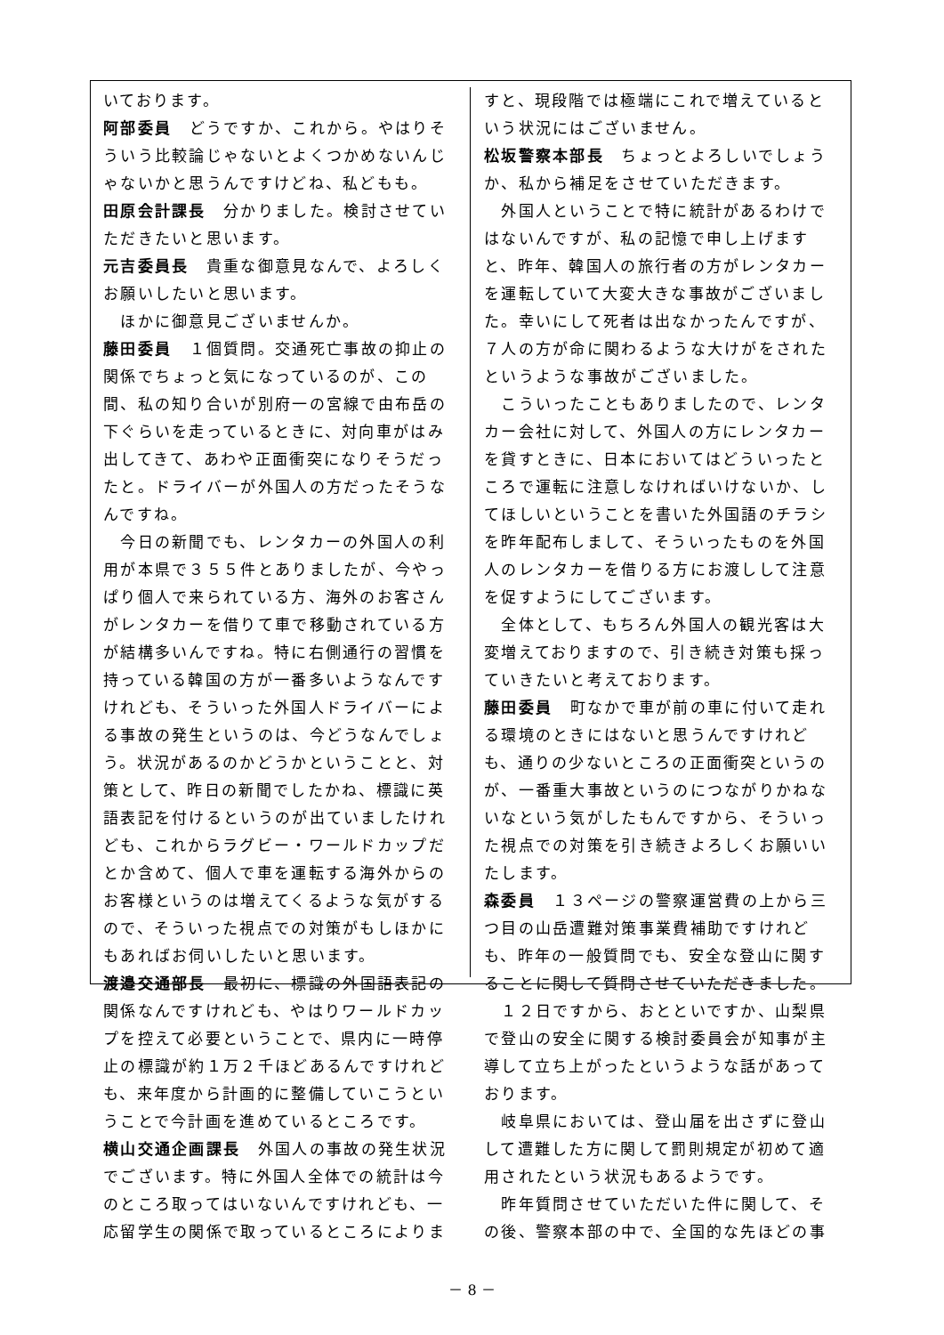いております。
阿部委員　どうですか、これから。やはりそういう比較論じゃないとよくつかめないんじゃないかと思うんですけどね、私どもも。
田原会計課長　分かりました。検討させていただきたいと思います。
元吉委員長　貴重な御意見なんで、よろしくお願いしたいと思います。
　ほかに御意見ございませんか。
藤田委員　１個質問。交通死亡事故の抑止の関係でちょっと気になっているのが、この間、私の知り合いが別府一の宮線で由布岳の下ぐらいを走っているときに、対向車がはみ出してきて、あわや正面衝突になりそうだったと。ドライバーが外国人の方だったそうなんですね。
　今日の新聞でも、レンタカーの外国人の利用が本県で３５５件とありましたが、今やっぱり個人で来られている方、海外のお客さんがレンタカーを借りて車で移動されている方が結構多いんですね。特に右側通行の習慣を持っている韓国の方が一番多いようなんですけれども、そういった外国人ドライバーによる事故の発生というのは、今どうなんでしょう。状況があるのかどうかということと、対策として、昨日の新聞でしたかね、標識に英語表記を付けるというのが出ていましたけれども、これからラグビー・ワールドカップだとか含めて、個人で車を運転する海外からのお客様というのは増えてくるような気がするので、そういった視点での対策がもしほかにもあればお伺いしたいと思います。
渡邉交通部長　最初に、標識の外国語表記の関係なんですけれども、やはりワールドカップを控えて必要ということで、県内に一時停止の標識が約１万２千ほどあるんですけれども、来年度から計画的に整備していこうということで今計画を進めているところです。
横山交通企画課長　外国人の事故の発生状況でございます。特に外国人全体での統計は今のところ取ってはいないんですけれども、一応留学生の関係で取っているところによりま
すと、現段階では極端にこれで増えているという状況にはございません。
松坂警察本部長　ちょっとよろしいでしょうか、私から補足をさせていただきます。
　外国人ということで特に統計があるわけではないんですが、私の記憶で申し上げますと、昨年、韓国人の旅行者の方がレンタカーを運転していて大変大きな事故がございました。幸いにして死者は出なかったんですが、７人の方が命に関わるような大けがをされたというような事故がございました。
　こういったこともありましたので、レンタカー会社に対して、外国人の方にレンタカーを貸すときに、日本においてはどういったところで運転に注意しなければいけないか、してほしいということを書いた外国語のチラシを昨年配布しまして、そういったものを外国人のレンタカーを借りる方にお渡しして注意を促すようにしてございます。
　全体として、もちろん外国人の観光客は大変増えておりますので、引き続き対策も採っていきたいと考えております。
藤田委員　町なかで車が前の車に付いて走れる環境のときにはないと思うんですけれども、通りの少ないところの正面衝突というのが、一番重大事故というのにつながりかねないなという気がしたもんですから、そういった視点での対策を引き続きよろしくお願いいたします。
森委員　１３ページの警察運営費の上から三つ目の山岳遭難対策事業費補助ですけれども、昨年の一般質問でも、安全な登山に関することに関して質問させていただきました。
　１２日ですから、おとといですか、山梨県で登山の安全に関する検討委員会が知事が主導して立ち上がったというような話があっております。
　岐阜県においては、登山届を出さずに登山して遭難した方に関して罰則規定が初めて適用されたという状況もあるようです。
　昨年質問させていただいた件に関して、その後、警察本部の中で、全国的な先ほどの事
－ 8 －